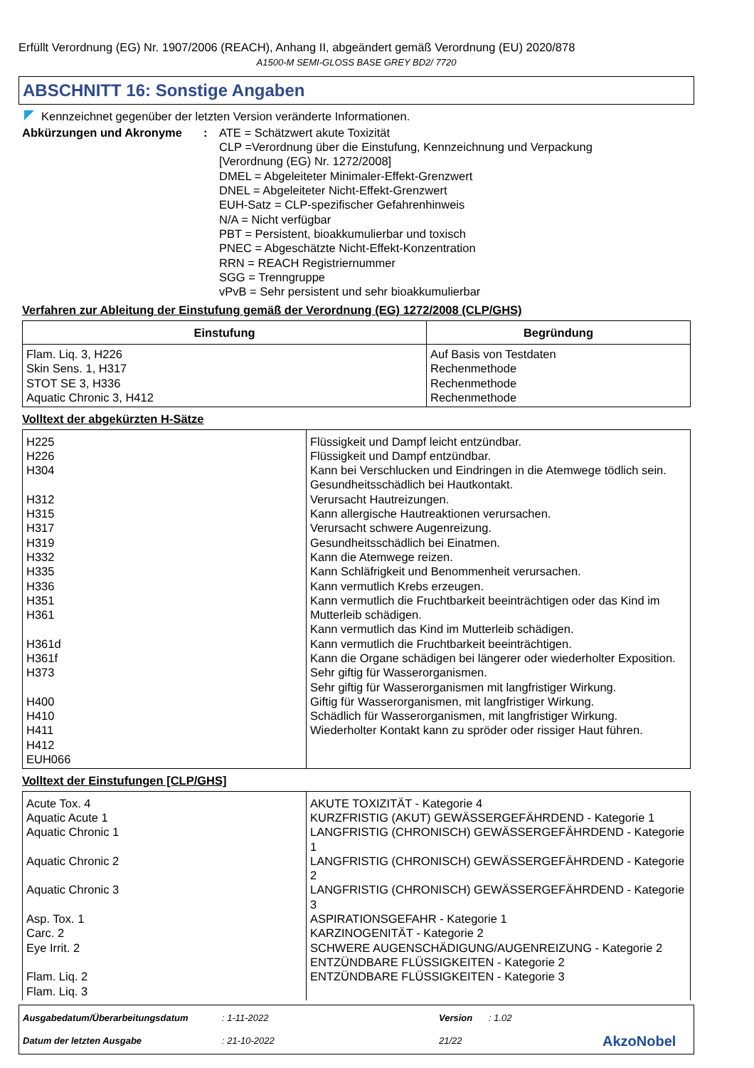Erfüllt Verordnung (EG) Nr. 1907/2006 (REACH), Anhang II, abgeändert gemäß Verordnung (EU) 2020/878
A1500-M SEMI-GLOSS BASE GREY BD2/ 7720
ABSCHNITT 16: Sonstige Angaben
Kennzeichnet gegenüber der letzten Version veränderte Informationen.
Abkürzungen und Akronyme : ATE = Schätzwert akute Toxizität
CLP =Verordnung über die Einstufung, Kennzeichnung und Verpackung
[Verordnung (EG) Nr. 1272/2008]
DMEL = Abgeleiteter Minimaler-Effekt-Grenzwert
DNEL = Abgeleiteter Nicht-Effekt-Grenzwert
EUH-Satz = CLP-spezifischer Gefahrenhinweis
N/A = Nicht verfügbar
PBT = Persistent, bioakkumulierbar und toxisch
PNEC = Abgeschätzte Nicht-Effekt-Konzentration
RRN = REACH Registriernummer
SGG = Trenngruppe
vPvB = Sehr persistent und sehr bioakkumulierbar
Verfahren zur Ableitung der Einstufung gemäß der Verordnung (EG) 1272/2008 (CLP/GHS)
| Einstufung | Begründung |
| --- | --- |
| Flam. Liq. 3, H226 Skin Sens. 1, H317 STOT SE 3, H336 Aquatic Chronic 3, H412 | Auf Basis von Testdaten Rechenmethode Rechenmethode Rechenmethode |
Volltext der abgekürzten H-Sätze
| H225 H226 H304 H312 H315 H317 H319 H332 H335 H336 H351 H361 H361d H361f H373 H400 H410 H411 H412 EUH066 | Flüssigkeit und Dampf leicht entzündbar. Flüssigkeit und Dampf entzündbar. Kann bei Verschlucken und Eindringen in die Atemwege tödlich sein. Gesundheitsschädlich bei Hautkontakt. Verursacht Hautreizungen. Kann allergische Hautreaktionen verursachen. Verursacht schwere Augenreizung. Gesundheitsschädlich bei Einatmen. Kann die Atemwege reizen. Kann Schläfrigkeit und Benommenheit verursachen. Kann vermutlich Krebs erzeugen. Kann vermutlich die Fruchtbarkeit beeinträchtigen oder das Kind im Mutterleib schädigen. Kann vermutlich das Kind im Mutterleib schädigen. Kann vermutlich die Fruchtbarkeit beeinträchtigen. Kann die Organe schädigen bei längerer oder wiederholter Exposition. Sehr giftig für Wasserorganismen. Sehr giftig für Wasserorganismen mit langfristiger Wirkung. Giftig für Wasserorganismen, mit langfristiger Wirkung. Schädlich für Wasserorganismen, mit langfristiger Wirkung. Wiederholter Kontakt kann zu spröder oder rissiger Haut führen. |
Volltext der Einstufungen [CLP/GHS]
| Acute Tox. 4 Aquatic Acute 1 Aquatic Chronic 1 Aquatic Chronic 2 Aquatic Chronic 3 Asp. Tox. 1 Carc. 2 Eye Irrit. 2 Flam. Liq. 2 Flam. Liq. 3 | AKUTE TOXIZITÄT - Kategorie 4 KURZFRISTIG (AKUT) GEWÄSSERGEFÄHRDEND - Kategorie 1 LANGFRISTIG (CHRONISCH) GEWÄSSERGEFÄHRDEND - Kategorie 1 LANGFRISTIG (CHRONISCH) GEWÄSSERGEFÄHRDEND - Kategorie 2 LANGFRISTIG (CHRONISCH) GEWÄSSERGEFÄHRDEND - Kategorie 3 ASPIRATIONSGEFAHR - Kategorie 1 KARZINOGENITÄT - Kategorie 2 SCHWERE AUGENSCHÄDIGUNG/AUGENREIZUNG - Kategorie 2 ENTZÜNDBARE FLÜSSIGKEITEN - Kategorie 2 ENTZÜNDBARE FLÜSSIGKEITEN - Kategorie 3 |
Ausgabedatum/Überarbeitungsdatum
: 1-11-2022
Version
: 1.02
AkzoNobel
Datum der letzten Ausgabe
: 21-10-2022
21/22